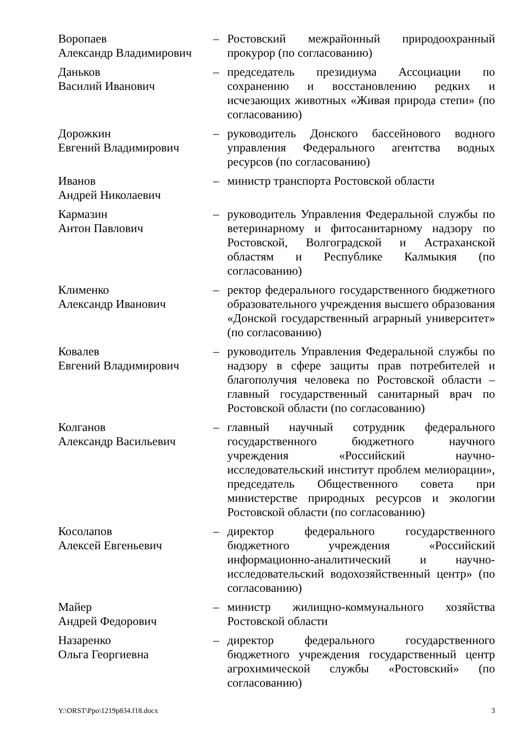| Воропаев Александр Владимирович | – | Ростовский межрайонный природоохранный прокурор (по согласованию) |
| Даньков Василий Иванович | – | председатель президиума Ассоциации по сохранению и восстановлению редких и исчезающих животных «Живая природа степи» (по согласованию) |
| Дорожкин Евгений Владимирович | – | руководитель Донского бассейнового водного управления Федерального агентства водных ресурсов (по согласованию) |
| Иванов Андрей Николаевич | – | министр транспорта Ростовской области |
| Кармазин Антон Павлович | – | руководитель Управления Федеральной службы по ветеринарному и фитосанитарному надзору по Ростовской, Волгоградской и Астраханской областям и Республике Калмыкия (по согласованию) |
| Клименко Александр Иванович | – | ректор федерального государственного бюджетного образовательного учреждения высшего образования «Донской государственный аграрный университет» (по согласованию) |
| Ковалев Евгений Владимирович | – | руководитель Управления Федеральной службы по надзору в сфере защиты прав потребителей и благополучия человека по Ростовской области – главный государственный санитарный врач по Ростовской области (по согласованию) |
| Колганов Александр Васильевич | – | главный научный сотрудник федерального государственного бюджетного научного учреждения «Российский научно-исследовательский институт проблем мелиорации», председатель Общественного совета при министерстве природных ресурсов и экологии Ростовской области (по согласованию) |
| Косолапов Алексей Евгеньевич | – | директор федерального государственного бюджетного учреждения «Российский информационно-аналитический и научно-исследовательский водохозяйственный центр» (по согласованию) |
| Майер Андрей Федорович | – | министр жилищно-коммунального хозяйства Ростовской области |
| Назаренко Ольга Георгиевна | – | директор федерального государственного бюджетного учреждения государственный центр агрохимической службы «Ростовский» (по согласованию) |
Y:\ORST\Ppo\1219p834.f18.docx 3